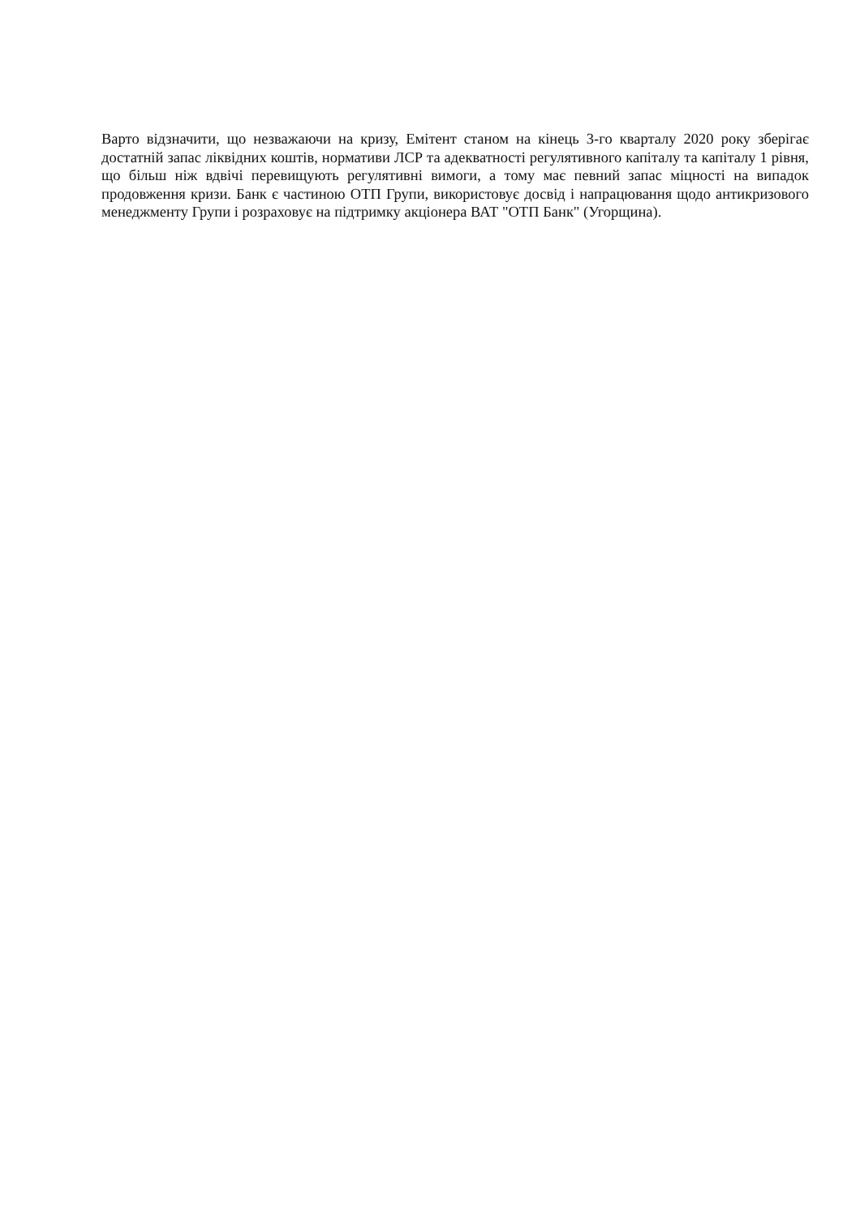Варто відзначити, що незважаючи на кризу, Емітент станом на кінець 3-го кварталу 2020 року зберігає достатній запас ліквідних коштів, нормативи ЛСР та адекватності регулятивного капіталу та капіталу 1 рівня, що більш ніж вдвічі перевищують регулятивні вимоги, а тому має певний запас міцності на випадок продовження кризи. Банк є частиною ОТП Групи, використовує досвід і напрацювання щодо антикризового менеджменту Групи і розраховує на підтримку акціонера ВАТ "ОТП Банк" (Угорщина).